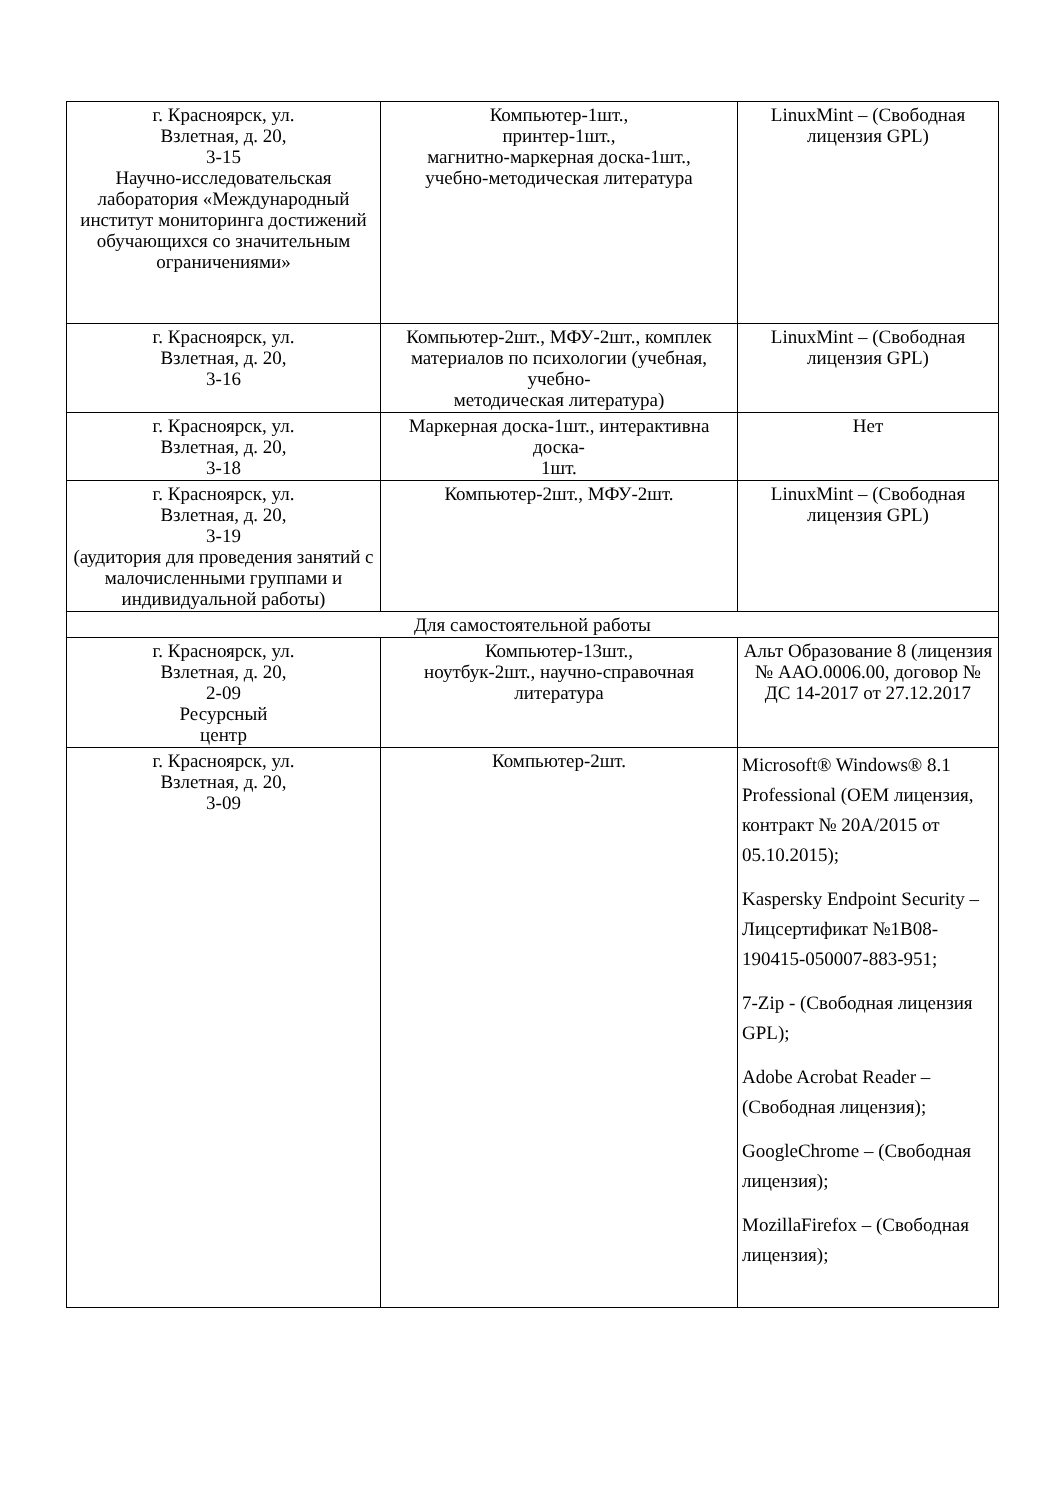| г. Красноярск, ул. Взлетная, д. 20, 3-15 Научно-исследовательская лаборатория «Международный институт мониторинга достижений обучающихся со значительным ограничениями» | Компьютер-1шт., принтер-1шт., магнитно-маркерная доска-1шт., учебно-методическая литература | LinuxMint – (Свободная лицензия GPL) |
| г. Красноярск, ул. Взлетная, д. 20, 3-16 | Компьютер-2шт., МФУ-2шт., комплек материалов по психологии (учебная, учебно- методическая литература) | LinuxMint – (Свободная лицензия GPL) |
| г. Красноярск, ул. Взлетная, д. 20, 3-18 | Маркерная доска-1шт., интерактивна доска- 1шт. | Нет |
| г. Красноярск, ул. Взлетная, д. 20, 3-19 (аудитория для проведения занятий с малочисленными группами и индивидуальной работы) | Компьютер-2шт., МФУ-2шт. | LinuxMint – (Свободная лицензия GPL) |
| Для самостоятельной работы | | |
| г. Красноярск, ул. Взлетная, д. 20, 2-09 Ресурсный центр | Компьютер-13шт., ноутбук-2шт., научно-справочная литература | Альт Образование 8 (лицензия № ААО.0006.00, договор № ДС 14-2017 от 27.12.2017 |
| г. Красноярск, ул. Взлетная, д. 20, 3-09 | Компьютер-2шт. | Microsoft® Windows® 8.1 Professional (OEM лицензия, контракт № 20А/2015 от 05.10.2015); Kaspersky Endpoint Security – Лицсертификат №1B08-190415-050007-883-951; 7-Zip - (Свободная лицензия GPL); Adobe Acrobat Reader – (Свободная лицензия); GoogleChrome – (Свободная лицензия); MozillaFirefox – (Свободная лицензия); |